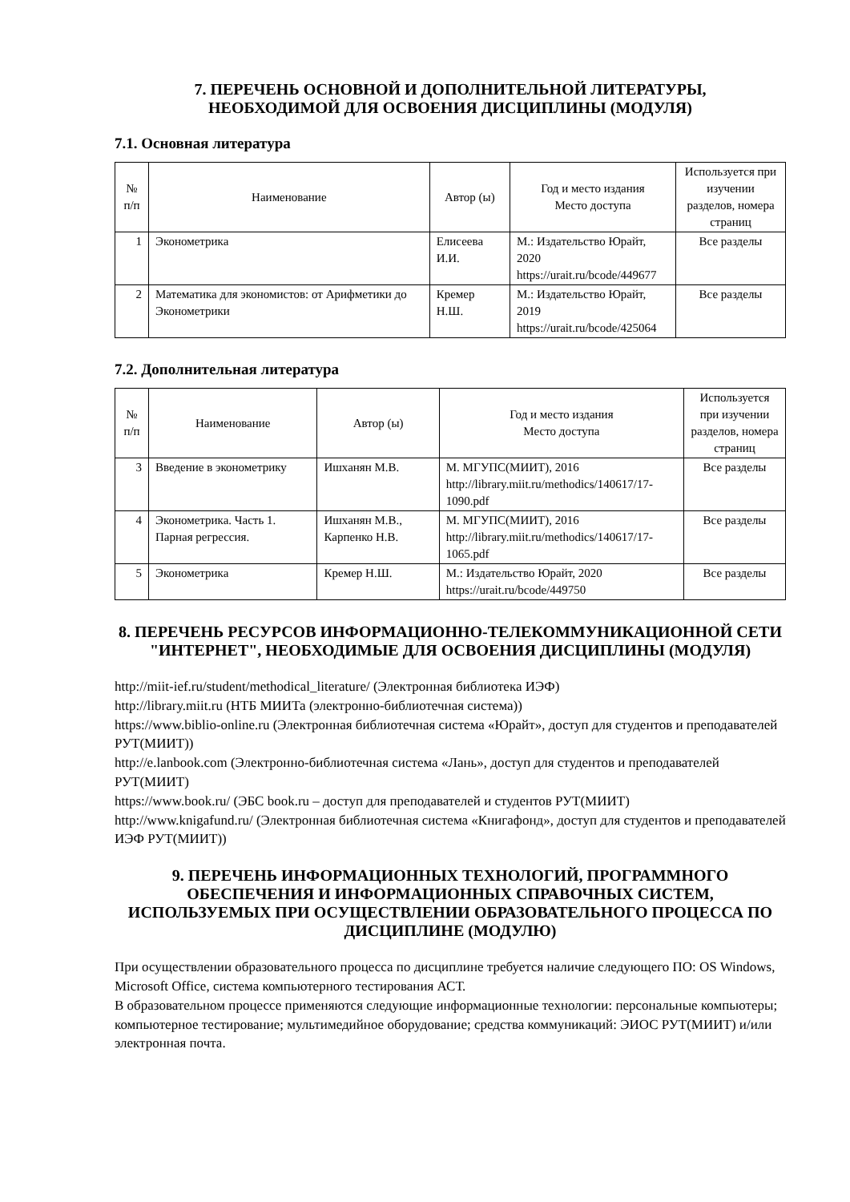7. ПЕРЕЧЕНЬ ОСНОВНОЙ И ДОПОЛНИТЕЛЬНОЙ ЛИТЕРАТУРЫ,
НЕОБХОДИМОЙ ДЛЯ ОСВОЕНИЯ ДИСЦИПЛИНЫ (МОДУЛЯ)
7.1. Основная литература
| № п/п | Наименование | Автор (ы) | Год и место издания Место доступа | Используется при изучении разделов, номера страниц |
| --- | --- | --- | --- | --- |
| 1 | Эконометрика | Елисеева И.И. | М.: Издательство Юрайт, 2020 https://urait.ru/bcode/449677 | Все разделы |
| 2 | Математика для экономистов: от Арифметики до Эконометрики | Кремер Н.Ш. | М.: Издательство Юрайт, 2019 https://urait.ru/bcode/425064 | Все разделы |
7.2. Дополнительная литература
| № п/п | Наименование | Автор (ы) | Год и место издания Место доступа | Используется при изучении разделов, номера страниц |
| --- | --- | --- | --- | --- |
| 3 | Введение в эконометрику | Ишханян М.В. | М. МГУПС(МИИТ), 2016 http://library.miit.ru/methodics/140617/17-1090.pdf | Все разделы |
| 4 | Эконометрика. Часть 1. Парная регрессия. | Ишханян М.В., Карпенко Н.В. | М. МГУПС(МИИТ), 2016 http://library.miit.ru/methodics/140617/17-1065.pdf | Все разделы |
| 5 | Эконометрика | Кремер Н.Ш. | М.: Издательство Юрайт, 2020 https://urait.ru/bcode/449750 | Все разделы |
8. ПЕРЕЧЕНЬ РЕСУРСОВ ИНФОРМАЦИОННО-ТЕЛЕКОММУНИКАЦИОННОЙ СЕТИ "ИНТЕРНЕТ", НЕОБХОДИМЫЕ ДЛЯ ОСВОЕНИЯ ДИСЦИПЛИНЫ (МОДУЛЯ)
http://miit-ief.ru/student/methodical_literature/ (Электронная библиотека ИЭФ)
http://library.miit.ru (НТБ МИИТа (электронно-библиотечная система))
https://www.biblio-online.ru (Электронная библиотечная система «Юрайт», доступ для студентов и преподавателей РУТ(МИИТ))
http://e.lanbook.com (Электронно-библиотечная система «Лань», доступ для студентов и преподавателей РУТ(МИИТ)
https://www.book.ru/ (ЭБС book.ru – доступ для преподавателей и студентов РУТ(МИИТ)
http://www.knigafund.ru/ (Электронная библиотечная система «Книгафонд», доступ для студентов и преподавателей ИЭФ РУТ(МИИТ))
9. ПЕРЕЧЕНЬ ИНФОРМАЦИОННЫХ ТЕХНОЛОГИЙ, ПРОГРАММНОГО ОБЕСПЕЧЕНИЯ И ИНФОРМАЦИОННЫХ СПРАВОЧНЫХ СИСТЕМ, ИСПОЛЬЗУЕМЫХ ПРИ ОСУЩЕСТВЛЕНИИ ОБРАЗОВАТЕЛЬНОГО ПРОЦЕССА ПО ДИСЦИПЛИНЕ (МОДУЛЮ)
При осуществлении образовательного процесса по дисциплине требуется наличие следующего ПО: OS Windows, Microsoft Office, система компьютерного тестирования АСТ.
В образовательном процессе применяются следующие информационные технологии: персональные компьютеры; компьютерное тестирование; мультимедийное оборудование; средства коммуникаций: ЭИОС РУТ(МИИТ) и/или электронная почта.